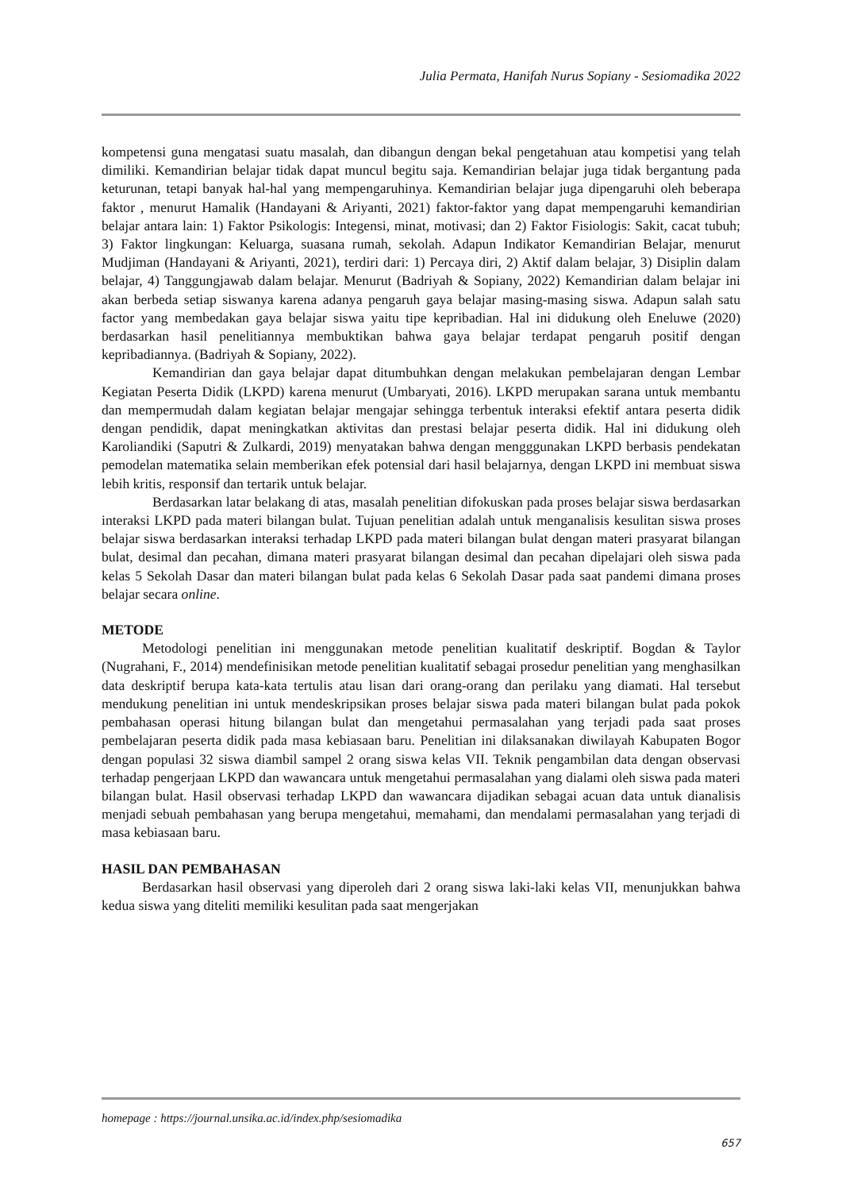Julia Permata, Hanifah Nurus Sopiany - Sesiomadika 2022
kompetensi guna mengatasi suatu masalah, dan dibangun dengan bekal pengetahuan atau kompetisi yang telah dimiliki. Kemandirian belajar tidak dapat muncul begitu saja. Kemandirian belajar juga tidak bergantung pada keturunan, tetapi banyak hal-hal yang mempengaruhinya. Kemandirian belajar juga dipengaruhi oleh beberapa faktor , menurut Hamalik (Handayani & Ariyanti, 2021) faktor-faktor yang dapat mempengaruhi kemandirian belajar antara lain: 1) Faktor Psikologis: Integensi, minat, motivasi; dan 2) Faktor Fisiologis: Sakit, cacat tubuh; 3) Faktor lingkungan: Keluarga, suasana rumah, sekolah. Adapun Indikator Kemandirian Belajar, menurut Mudjiman (Handayani & Ariyanti, 2021), terdiri dari: 1) Percaya diri, 2) Aktif dalam belajar, 3) Disiplin dalam belajar, 4) Tanggungjawab dalam belajar. Menurut (Badriyah & Sopiany, 2022) Kemandirian dalam belajar ini akan berbeda setiap siswanya karena adanya pengaruh gaya belajar masing-masing siswa. Adapun salah satu factor yang membedakan gaya belajar siswa yaitu tipe kepribadian. Hal ini didukung oleh Eneluwe (2020) berdasarkan hasil penelitiannya membuktikan bahwa gaya belajar terdapat pengaruh positif dengan kepribadiannya. (Badriyah & Sopiany, 2022).
Kemandirian dan gaya belajar dapat ditumbuhkan dengan melakukan pembelajaran dengan Lembar Kegiatan Peserta Didik (LKPD) karena menurut (Umbaryati, 2016). LKPD merupakan sarana untuk membantu dan mempermudah dalam kegiatan belajar mengajar sehingga terbentuk interaksi efektif antara peserta didik dengan pendidik, dapat meningkatkan aktivitas dan prestasi belajar peserta didik. Hal ini didukung oleh Karoliandiki (Saputri & Zulkardi, 2019) menyatakan bahwa dengan mengggunakan LKPD berbasis pendekatan pemodelan matematika selain memberikan efek potensial dari hasil belajarnya, dengan LKPD ini membuat siswa lebih kritis, responsif dan tertarik untuk belajar.
Berdasarkan latar belakang di atas, masalah penelitian difokuskan pada proses belajar siswa berdasarkan interaksi LKPD pada materi bilangan bulat. Tujuan penelitian adalah untuk menganalisis kesulitan siswa proses belajar siswa berdasarkan interaksi terhadap LKPD pada materi bilangan bulat dengan materi prasyarat bilangan bulat, desimal dan pecahan, dimana materi prasyarat bilangan desimal dan pecahan dipelajari oleh siswa pada kelas 5 Sekolah Dasar dan materi bilangan bulat pada kelas 6 Sekolah Dasar pada saat pandemi dimana proses belajar secara online.
METODE
Metodologi penelitian ini menggunakan metode penelitian kualitatif deskriptif. Bogdan & Taylor (Nugrahani, F., 2014) mendefinisikan metode penelitian kualitatif sebagai prosedur penelitian yang menghasilkan data deskriptif berupa kata-kata tertulis atau lisan dari orang-orang dan perilaku yang diamati. Hal tersebut mendukung penelitian ini untuk mendeskripsikan proses belajar siswa pada materi bilangan bulat pada pokok pembahasan operasi hitung bilangan bulat dan mengetahui permasalahan yang terjadi pada saat proses pembelajaran peserta didik pada masa kebiasaan baru. Penelitian ini dilaksanakan diwilayah Kabupaten Bogor dengan populasi 32 siswa diambil sampel 2 orang siswa kelas VII. Teknik pengambilan data dengan observasi terhadap pengerjaan LKPD dan wawancara untuk mengetahui permasalahan yang dialami oleh siswa pada materi bilangan bulat. Hasil observasi terhadap LKPD dan wawancara dijadikan sebagai acuan data untuk dianalisis menjadi sebuah pembahasan yang berupa mengetahui, memahami, dan mendalami permasalahan yang terjadi di masa kebiasaan baru.
HASIL DAN PEMBAHASAN
Berdasarkan hasil observasi yang diperoleh dari 2 orang siswa laki-laki kelas VII, menunjukkan bahwa kedua siswa yang diteliti memiliki kesulitan pada saat mengerjakan
homepage : https://journal.unsika.ac.id/index.php/sesiomadika
657